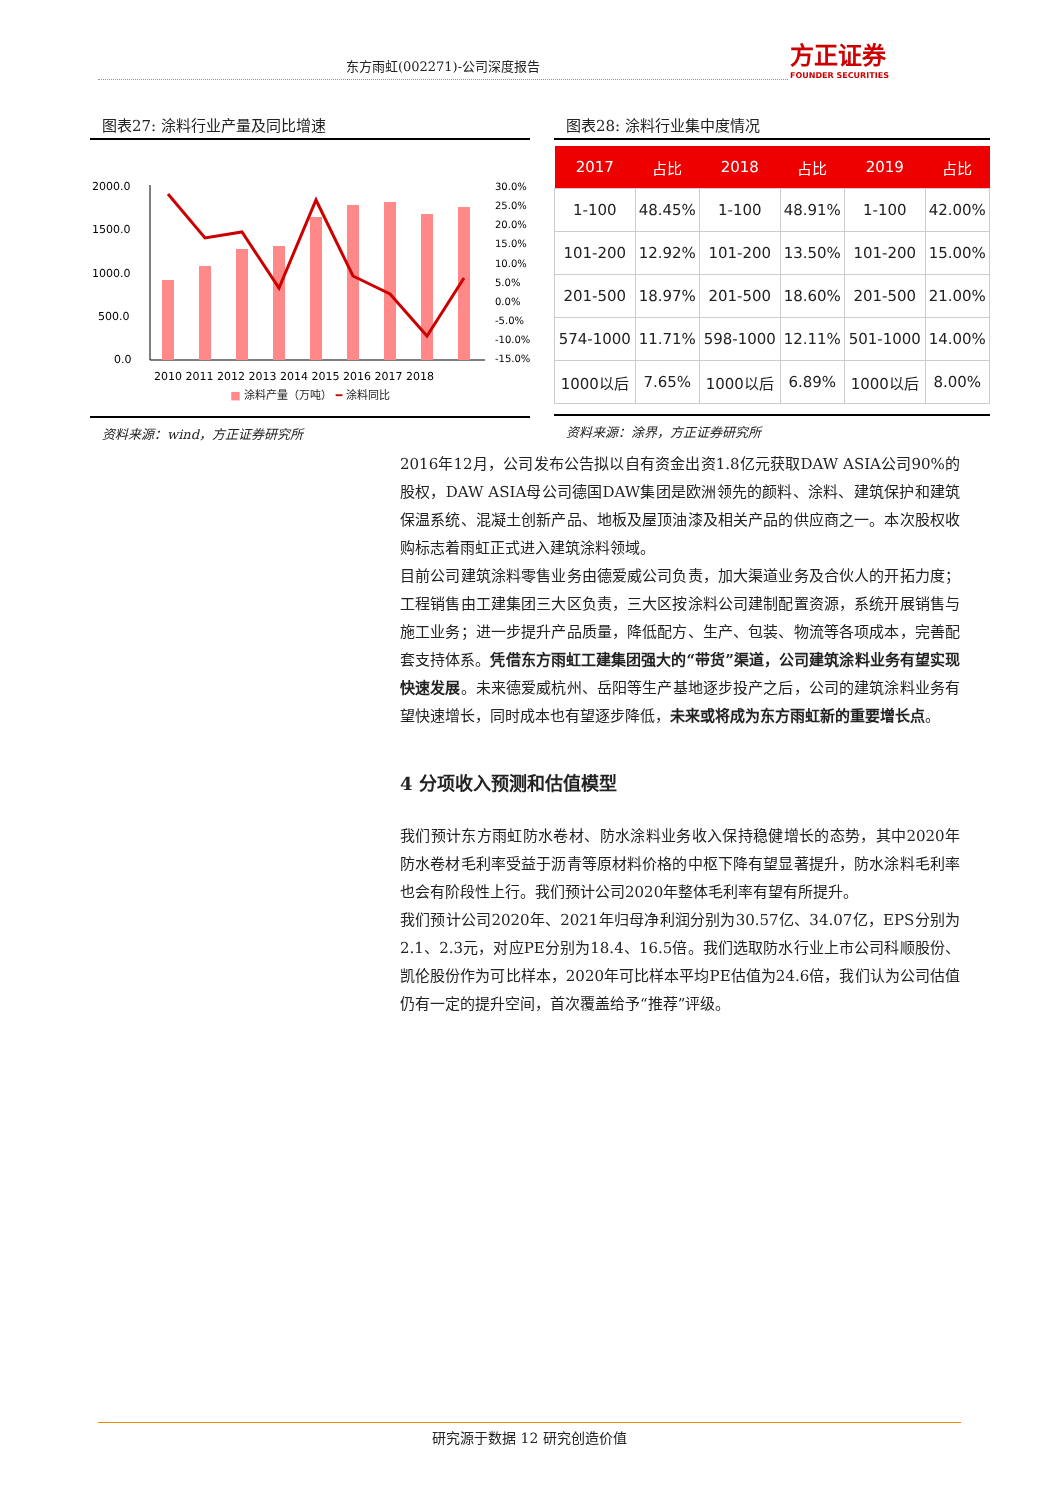东方雨虹(002271)-公司深度报告
方正证券
FOUNDER SECURITIES
图表27: 涂料行业产量及同比增速
2000.0
1500.0
1000.0
500.0
0.0
30.0%
25.0%
20.0%
15.0%
10.0%
5.0%
0.0%
-5.0%
-10.0%
-15.0%
2010 2011 2012 2013 2014 2015 2016 2017 2018
■ 涂料产量（万吨） ━ 涂料同比
资料来源：wind，方正证券研究所
图表28: 涂料行业集中度情况
| 2017 | 占比 | 2018 | 占比 | 2019 | 占比 |
| --- | --- | --- | --- | --- | --- |
| 1-100 | 48.45% | 1-100 | 48.91% | 1-100 | 42.00% |
| 101-200 | 12.92% | 101-200 | 13.50% | 101-200 | 15.00% |
| 201-500 | 18.97% | 201-500 | 18.60% | 201-500 | 21.00% |
| 574-1000 | 11.71% | 598-1000 | 12.11% | 501-1000 | 14.00% |
| 1000以后 | 7.65% | 1000以后 | 6.89% | 1000以后 | 8.00% |
资料来源：涂界，方正证券研究所
2016年12月，公司发布公告拟以自有资金出资1.8亿元获取DAW ASIA公司90%的股权，DAW ASIA母公司德国DAW集团是欧洲领先的颜料、涂料、建筑保护和建筑保温系统、混凝土创新产品、地板及屋顶油漆及相关产品的供应商之一。本次股权收购标志着雨虹正式进入建筑涂料领域。
目前公司建筑涂料零售业务由德爱威公司负责，加大渠道业务及合伙人的开拓力度；工程销售由工建集团三大区负责，三大区按涂料公司建制配置资源，系统开展销售与施工业务；进一步提升产品质量，降低配方、生产、包装、物流等各项成本，完善配套支持体系。凭借东方雨虹工建集团强大的“带货”渠道，公司建筑涂料业务有望实现快速发展。未来德爱威杭州、岳阳等生产基地逐步投产之后，公司的建筑涂料业务有望快速增长，同时成本也有望逐步降低，未来或将成为东方雨虹新的重要增长点。
4 分项收入预测和估值模型
我们预计东方雨虹防水卷材、防水涂料业务收入保持稳健增长的态势，其中2020年防水卷材毛利率受益于沥青等原材料价格的中枢下降有望显著提升，防水涂料毛利率也会有阶段性上行。我们预计公司2020年整体毛利率有望有所提升。
我们预计公司2020年、2021年归母净利润分别为30.57亿、34.07亿，EPS分别为2.1、2.3元，对应PE分别为18.4、16.5倍。我们选取防水行业上市公司科顺股份、凯伦股份作为可比样本，2020年可比样本平均PE估值为24.6倍，我们认为公司估值仍有一定的提升空间，首次覆盖给予“推荐”评级。
研究源于数据 12 研究创造价值